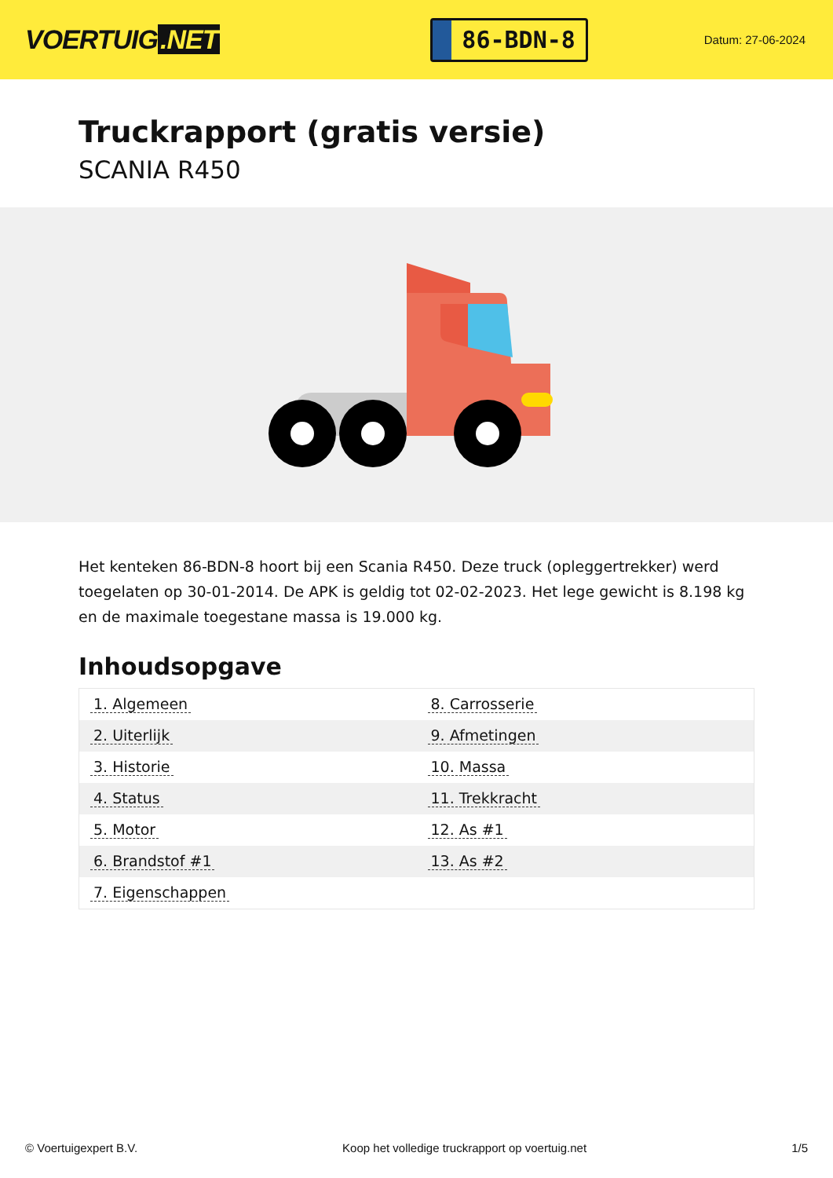VOERTUIG.NET
86-BDN-8
Datum: 27-06-2024
Truckrapport (gratis versie)
SCANIA R450
Het kenteken 86-BDN-8 hoort bij een Scania R450. Deze truck (opleggertrekker) werd toegelaten op 30-01-2014. De APK is geldig tot 02-02-2023. Het lege gewicht is 8.198 kg en de maximale toegestane massa is 19.000 kg.
Inhoudsopgave
| 1. Algemeen | 8. Carrosserie |
| 2. Uiterlijk | 9. Afmetingen |
| 3. Historie | 10. Massa |
| 4. Status | 11. Trekkracht |
| 5. Motor | 12. As #1 |
| 6. Brandstof #1 | 13. As #2 |
| 7. Eigenschappen | |
© Voertuigexpert B.V. Koop het volledige truckrapport op voertuig.net 1/5